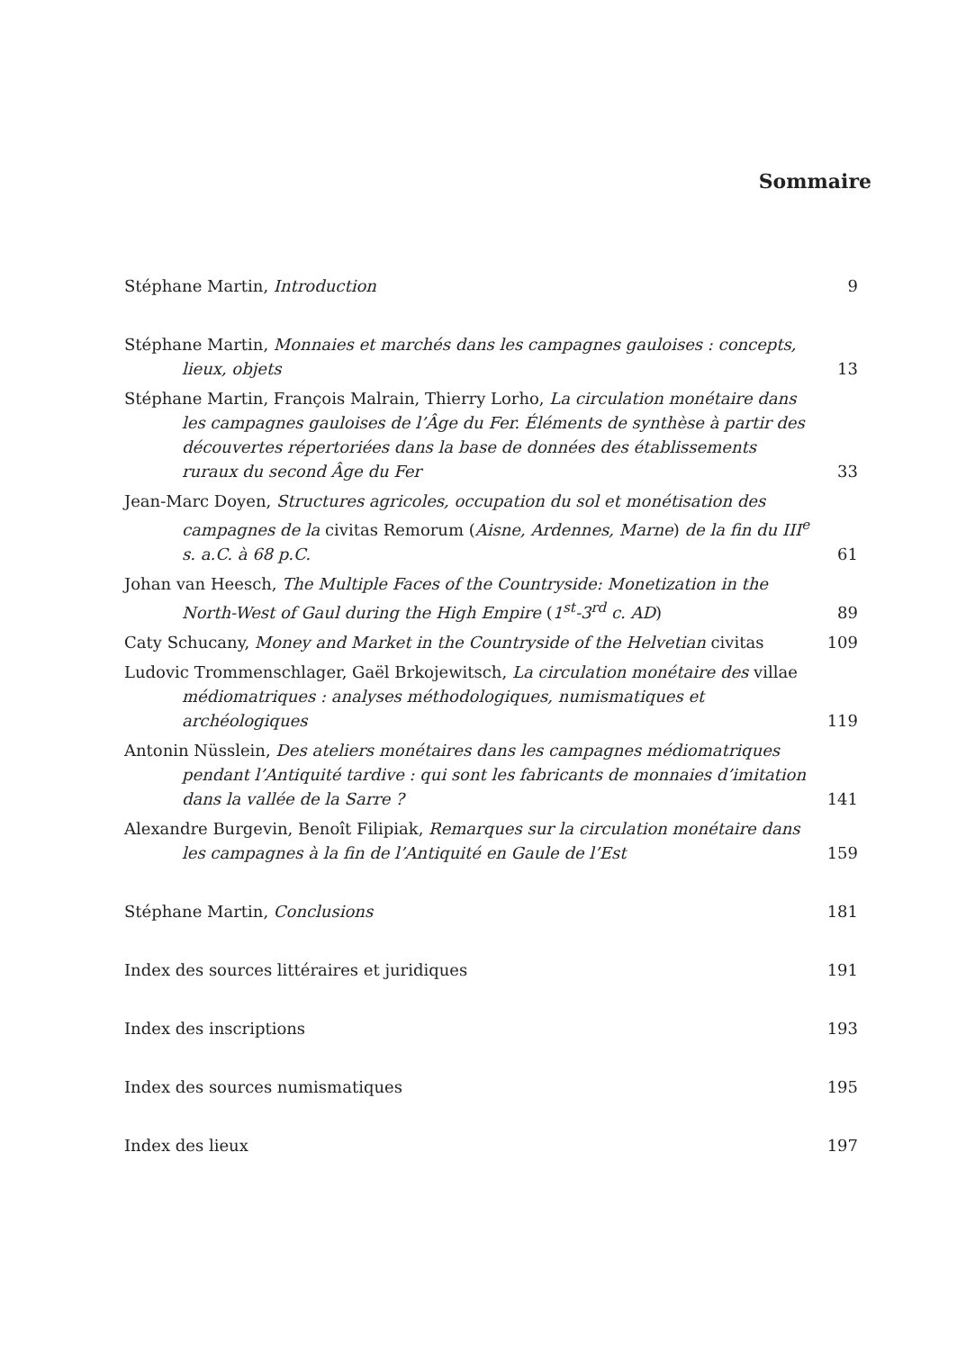Sommaire
Stéphane Martin, Introduction
9
Stéphane Martin, Monnaies et marchés dans les campagnes gauloises : concepts, lieux, objets
13
Stéphane Martin, François Malrain, Thierry Lorho, La circulation monétaire dans les campagnes gauloises de l’Âge du Fer. Éléments de synthèse à partir des découvertes répertoriées dans la base de données des établissements ruraux du second Âge du Fer
33
Jean-Marc Doyen, Structures agricoles, occupation du sol et monétisation des campagnes de la civitas Remorum (Aisne, Ardennes, Marne) de la fin du III<sup>e</sup> s. a.C. à 68 p.C.
61
Johan van Heesch, The Multiple Faces of the Countryside: Monetization in the North-West of Gaul during the High Empire (1<sup>st</sup>-3<sup>rd</sup> c. AD)
89
Caty Schucany, Money and Market in the Countryside of the Helvetian civitas
109
Ludovic Trommenschlager, Gaël Brkojewitsch, La circulation monétaire des villae médiomatriques : analyses méthodologiques, numismatiques et archéologiques
119
Antonin Nüsslein, Des ateliers monétaires dans les campagnes médiomatriques pendant l’Antiquité tardive : qui sont les fabricants de monnaies d’imitation dans la vallée de la Sarre ?
141
Alexandre Burgevin, Benoît Filipiak, Remarques sur la circulation monétaire dans les campagnes à la fin de l’Antiquité en Gaule de l’Est
159
Stéphane Martin, Conclusions
181
Index des sources littéraires et juridiques
191
Index des inscriptions
193
Index des sources numismatiques
195
Index des lieux
197